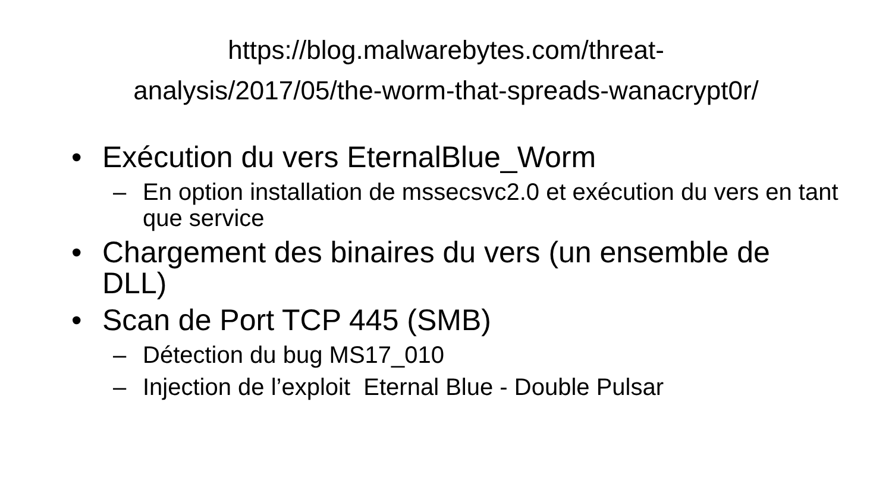https://blog.malwarebytes.com/threat-
analysis/2017/05/the-worm-that-spreads-wanacrypt0r/
• Exécution du vers EternalBlue_Worm
– En option installation de mssecsvc2.0 et exécution du vers en tant que service
• Chargement des binaires du vers (un ensemble de DLL)
• Scan de Port TCP 445 (SMB)
– Détection du bug MS17_010
– Injection de l’exploit Eternal Blue - Double Pulsar